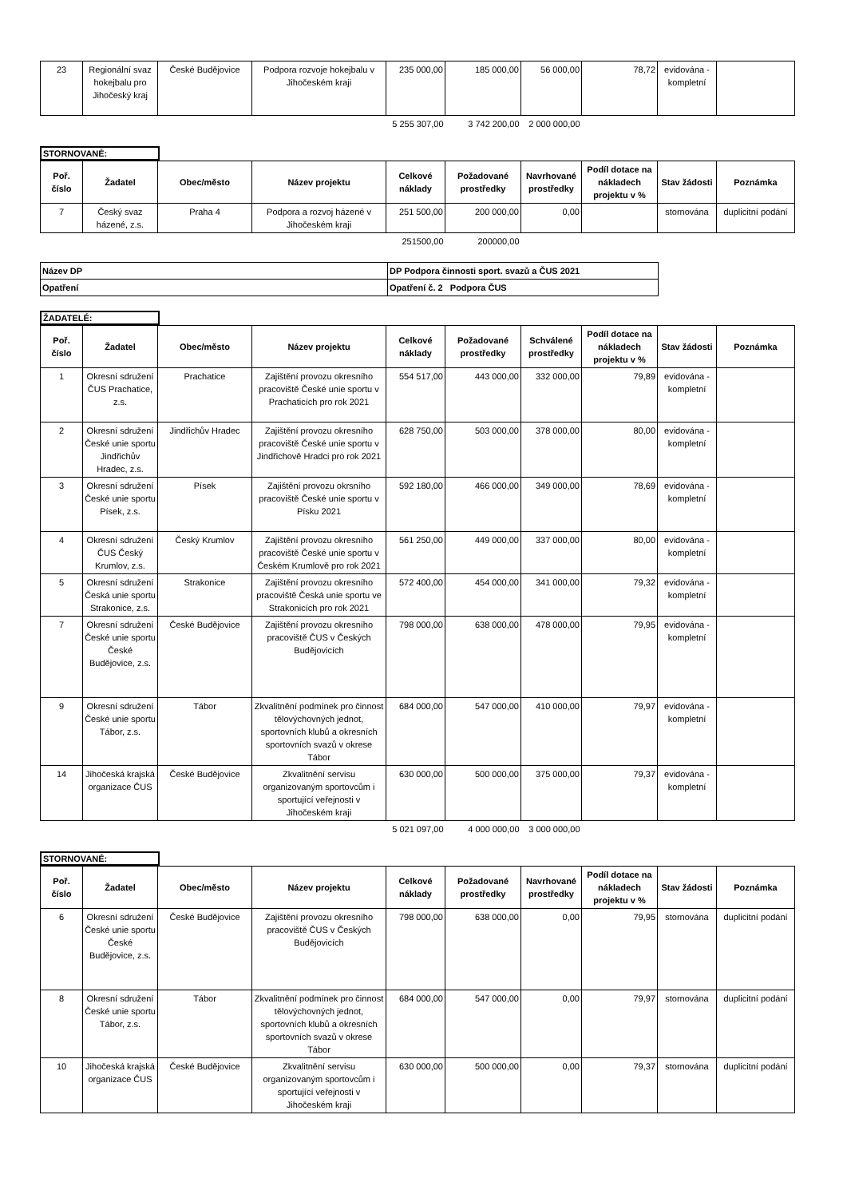| 23 | Regionální svaz hokejbalu pro Jihočeský kraj | České Budějovice | Podpora rozvoje hokejbalu v Jihočeském kraji | 235 000,00 | 185 000,00 | 56 000,00 | 78,72 | evidována - kompletní | |
| | | | | 5 255 307,00 | 3 742 200,00 | 2 000 000,00 | | | |
STORNOVANÉ:
| Poř. číslo | Žadatel | Obec/město | Název projektu | Celkové náklady | Požadované prostředky | Navrhované prostředky | Podíl dotace na nákladech projektu v % | Stav žádosti | Poznámka |
| --- | --- | --- | --- | --- | --- | --- | --- | --- | --- |
| 7 | Český svaz házené, z.s. | Praha 4 | Podpora a rozvoj házené v Jihočeském kraji | 251 500,00 | 200 000,00 | 0,00 | | stornována | duplicitní podání |
| | | | | 251500,00 | 200000,00 | | | | |
| Název DP | DP Podpora činnosti sport. svazů a ČUS 2021 |
| Opatření | Opatření č. 2 Podpora ČUS |
ŽADATELÉ:
| Poř. číslo | Žadatel | Obec/město | Název projektu | Celkové náklady | Požadované prostředky | Schválené prostředky | Podíl dotace na nákladech projektu v % | Stav žádosti | Poznámka |
| --- | --- | --- | --- | --- | --- | --- | --- | --- | --- |
| 1 | Okresní sdružení ČUS Prachatice, z.s. | Prachatice | Zajištění provozu okresního pracoviště České unie sportu v Prachaticích pro rok 2021 | 554 517,00 | 443 000,00 | 332 000,00 | 79,89 | evidována - kompletní | |
| 2 | Okresní sdružení České unie sportu Jindřichův Hradec, z.s. | Jindřichův Hradec | Zajištění provozu okresního pracoviště České unie sportu v Jindřichově Hradci pro rok 2021 | 628 750,00 | 503 000,00 | 378 000,00 | 80,00 | evidována - kompletní | |
| 3 | Okresní sdružení České unie sportu Písek, z.s. | Písek | Zajištění provozu okrsního pracoviště České unie sportu v Písku 2021 | 592 180,00 | 466 000,00 | 349 000,00 | 78,69 | evidována - kompletní | |
| 4 | Okresní sdružení ČUS Český Krumlov, z.s. | Český Krumlov | Zajištění provozu okresního pracoviště České unie sportu v Českém Krumlově pro rok 2021 | 561 250,00 | 449 000,00 | 337 000,00 | 80,00 | evidována - kompletní | |
| 5 | Okresní sdružení Česká unie sportu Strakonice, z.s. | Strakonice | Zajištění provozu okresního pracoviště Česká unie sportu ve Strakonicích pro rok 2021 | 572 400,00 | 454 000,00 | 341 000,00 | 79,32 | evidována - kompletní | |
| 7 | Okresní sdružení České unie sportu České Budějovice, z.s. | České Budějovice | Zajištění provozu okresního pracoviště ČUS v Českých Budějovicích | 798 000,00 | 638 000,00 | 478 000,00 | 79,95 | evidována - kompletní | |
| 9 | Okresní sdružení České unie sportu Tábor, z.s. | Tábor | Zkvalitnění podmínek pro činnost tělovýchovných jednot, sportovních klubů a okresních sportovních svazů v okrese Tábor | 684 000,00 | 547 000,00 | 410 000,00 | 79,97 | evidována - kompletní | |
| 14 | Jihočeská krajská organizace ČUS | České Budějovice | Zkvalitnění servisu organizovaným sportovcům i sportující veřejnosti v Jihočeském kraji | 630 000,00 | 500 000,00 | 375 000,00 | 79,37 | evidována - kompletní | |
| | | | | 5 021 097,00 | 4 000 000,00 | 3 000 000,00 | | | |
STORNOVANÉ:
| Poř. číslo | Žadatel | Obec/město | Název projektu | Celkové náklady | Požadované prostředky | Navrhované prostředky | Podíl dotace na nákladech projektu v % | Stav žádosti | Poznámka |
| --- | --- | --- | --- | --- | --- | --- | --- | --- | --- |
| 6 | Okresní sdružení České unie sportu České Budějovice, z.s. | České Budějovice | Zajištění provozu okresního pracoviště ČUS v Českých Budějovicích | 798 000,00 | 638 000,00 | 0,00 | 79,95 | stornována | duplicitní podání |
| 8 | Okresní sdružení České unie sportu Tábor, z.s. | Tábor | Zkvalitnění podmínek pro činnost tělovýchovných jednot, sportovních klubů a okresních sportovních svazů v okrese Tábor | 684 000,00 | 547 000,00 | 0,00 | 79,97 | stornována | duplicitní podání |
| 10 | Jihočeská krajská organizace ČUS | České Budějovice | Zkvalitnění servisu organizovaným sportovcům i sportující veřejnosti v Jihočeském kraji | 630 000,00 | 500 000,00 | 0,00 | 79,37 | stornována | duplicitní podání |